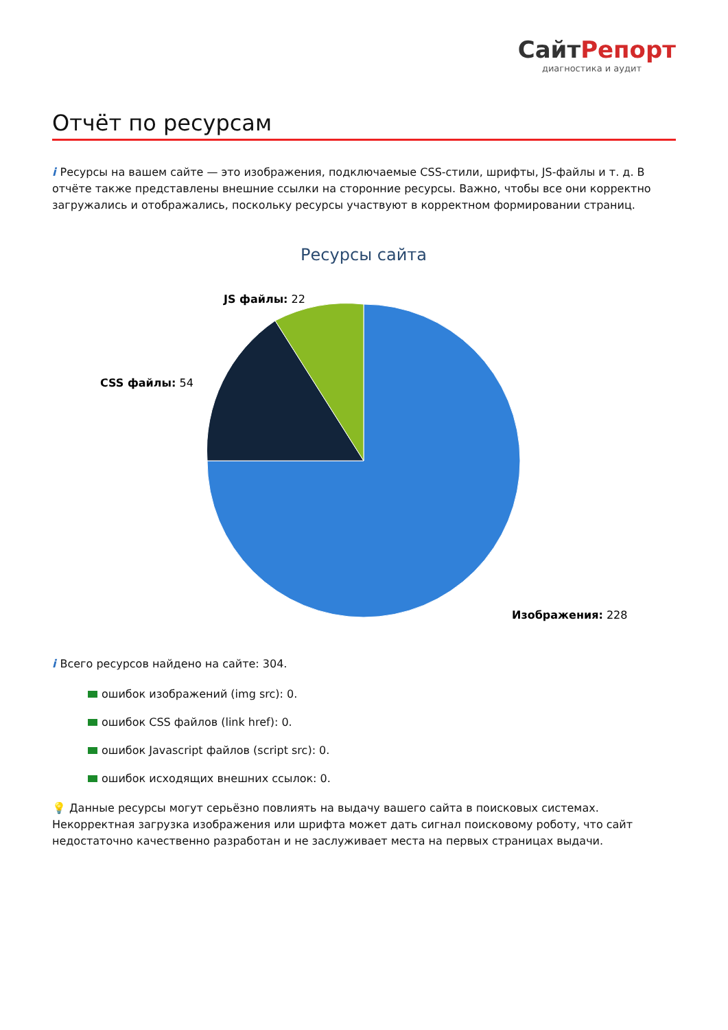СайтРепорт
диагностика и аудит
Отчёт по ресурсам
i Ресурсы на вашем сайте — это изображения, подключаемые CSS-стили, шрифты, JS-файлы и т. д. В отчёте также представлены внешние ссылки на сторонние ресурсы. Важно, чтобы все они корректно загружались и отображались, поскольку ресурсы участвуют в корректном формировании страниц.
Ресурсы сайта
JS файлы: 22
CSS файлы: 54
Изображения: 228
i Всего ресурсов найдено на сайте: 304.
ошибок изображений (img src): 0.
ошибок CSS файлов (link href): 0.
ошибок Javascript файлов (script src): 0.
ошибок исходящих внешних ссылок: 0.
💡 Данные ресурсы могут серьёзно повлиять на выдачу вашего сайта в поисковых системах. Некорректная загрузка изображения или шрифта может дать сигнал поисковому роботу, что сайт недостаточно качественно разработан и не заслуживает места на первых страницах выдачи.